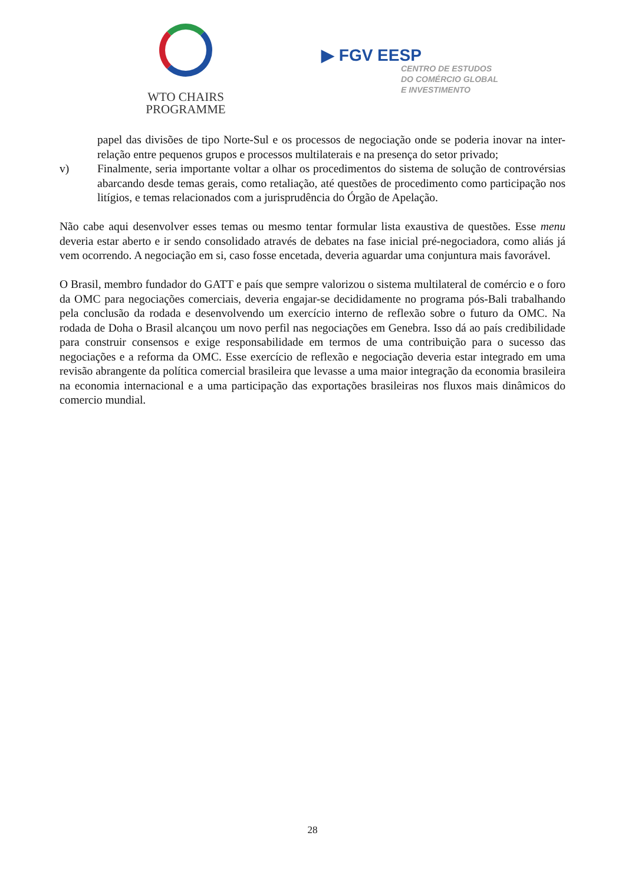WTO CHAIRS
PROGRAMME
▶ FGV EESP
CENTRO DE ESTUDOS
DO COMÉRCIO GLOBAL
E INVESTIMENTO
papel das divisões de tipo Norte-Sul e os processos de negociação onde se poderia inovar na inter-relação entre pequenos grupos e processos multilaterais e na presença do setor privado;
v) Finalmente, seria importante voltar a olhar os procedimentos do sistema de solução de controvérsias abarcando desde temas gerais, como retaliação, até questões de procedimento como participação nos litígios, e temas relacionados com a jurisprudência do Órgão de Apelação.
Não cabe aqui desenvolver esses temas ou mesmo tentar formular lista exaustiva de questões. Esse menu deveria estar aberto e ir sendo consolidado através de debates na fase inicial pré-negociadora, como aliás já vem ocorrendo. A negociação em si, caso fosse encetada, deveria aguardar uma conjuntura mais favorável.
O Brasil, membro fundador do GATT e país que sempre valorizou o sistema multilateral de comércio e o foro da OMC para negociações comerciais, deveria engajar-se decididamente no programa pós-Bali trabalhando pela conclusão da rodada e desenvolvendo um exercício interno de reflexão sobre o futuro da OMC. Na rodada de Doha o Brasil alcançou um novo perfil nas negociações em Genebra. Isso dá ao país credibilidade para construir consensos e exige responsabilidade em termos de uma contribuição para o sucesso das negociações e a reforma da OMC. Esse exercício de reflexão e negociação deveria estar integrado em uma revisão abrangente da política comercial brasileira que levasse a uma maior integração da economia brasileira na economia internacional e a uma participação das exportações brasileiras nos fluxos mais dinâmicos do comercio mundial.
28